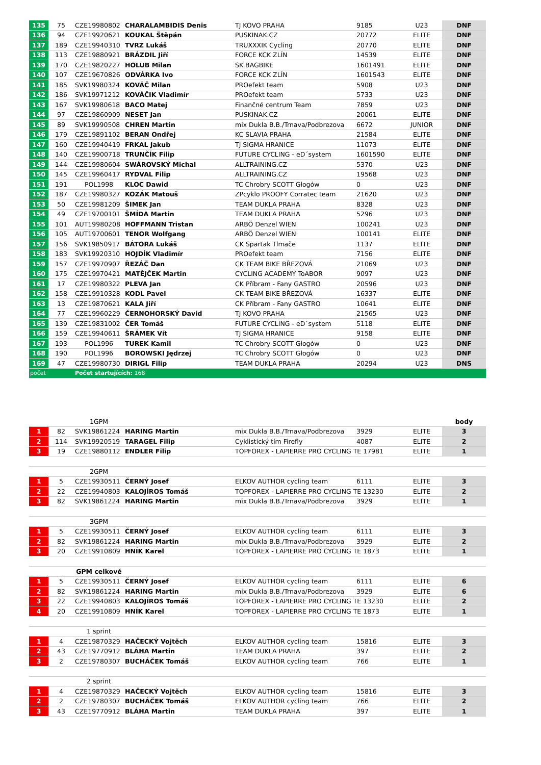| 135 | 75 | CZE19980802 | CHARALAMBIDIS Denis | TJ KOVO PRAHA | 9185 | U23 | DNF |
| 136 | 94 | CZE19920621 | KOUKAL Štěpán | PUSKINAK.CZ | 20772 | ELITE | DNF |
| 137 | 189 | CZE19940310 | TVRZ Lukáš | TRUXXXIK Cycling | 20770 | ELITE | DNF |
| 138 | 113 | CZE19880921 | BRÁZDIL Jiří | FORCE KCK ZLÍN | 14539 | ELITE | DNF |
| 139 | 170 | CZE19820227 | HOLUB Milan | SK BAGBIKE | 1601491 | ELITE | DNF |
| 140 | 107 | CZE19670826 | ODVÁRKA Ivo | FORCE KCK ZLÍN | 1601543 | ELITE | DNF |
| 141 | 185 | SVK19980324 | KOVÁČ Milan | PROefekt team | 5908 | U23 | DNF |
| 142 | 186 | SVK19971212 | KOVÁČIK Vladimír | PROefekt team | 5733 | U23 | DNF |
| 143 | 167 | SVK19980618 | BACO Matej | Finančné centrum Team | 7859 | U23 | DNF |
| 144 | 97 | CZE19860909 | NESET Jan | PUSKINAK.CZ | 20061 | ELITE | DNF |
| 145 | 89 | SVK19990508 | CHREN Martin | mix Dukla B.B./Trnava/Podbrezova | 6672 | JUNIOR | DNF |
| 146 | 179 | CZE19891102 | BERAN Ondřej | KC SLAVIA PRAHA | 21584 | ELITE | DNF |
| 147 | 160 | CZE19940419 | FRKAL Jakub | TJ SIGMA HRANICE | 11073 | ELITE | DNF |
| 148 | 140 | CZE19900718 | TRUNČÍK Filip | FUTURE CYCLING - eD´system | 1601590 | ELITE | DNF |
| 149 | 144 | CZE19980604 | SWÁROVSKÝ Michal | ALLTRAINING.CZ | 5370 | U23 | DNF |
| 150 | 145 | CZE19960417 | RYDVAL Filip | ALLTRAINING.CZ | 19568 | U23 | DNF |
| 151 | 191 | POL1998 | KLOC Dawid | TC Chrobry SCOTT Głogów | 0 | U23 | DNF |
| 152 | 187 | CZE19980327 | KOZÁK Matouš | ZPcyklo PROOFY Corratec team | 21620 | U23 | DNF |
| 153 | 50 | CZE19981209 | ŠIMEK Jan | TEAM DUKLA PRAHA | 8328 | U23 | DNF |
| 154 | 49 | CZE19700101 | ŠMÍDA Martin | TEAM DUKLA PRAHA | 5296 | U23 | DNF |
| 155 | 101 | AUT19980208 | HOFFMANN Tristan | ARBÖ Denzel WIEN | 100241 | U23 | DNF |
| 156 | 105 | AUT19700601 | TENOR Wolfgang | ARBÖ Denzel WIEN | 100141 | ELITE | DNF |
| 157 | 156 | SVK19850917 | BÁTORA Lukáš | CK Spartak Tlmače | 1137 | ELITE | DNF |
| 158 | 183 | SVK19920310 | HOJDÍK Vladimír | PROefekt team | 7156 | ELITE | DNF |
| 159 | 157 | CZE19970907 | ŘEZÁČ Dan | CK TEAM BIKE BŘEZOVÁ | 21069 | U23 | DNF |
| 160 | 175 | CZE19970421 | MATĚJČEK Martin | CYCLING ACADEMY ToABOR | 9097 | U23 | DNF |
| 161 | 17 | CZE19980322 | PLEVA Jan | CK Příbram - Fany GASTRO | 20596 | U23 | DNF |
| 162 | 158 | CZE19910328 | KODL Pavel | CK TEAM BIKE BŘEZOVÁ | 16337 | ELITE | DNF |
| 163 | 13 | CZE19870621 | KALA Jiří | CK Příbram - Fany GASTRO | 10641 | ELITE | DNF |
| 164 | 77 | CZE19960229 | ČERNOHORSKÝ David | TJ KOVO PRAHA | 21565 | U23 | DNF |
| 165 | 139 | CZE19831002 | ČER Tomáš | FUTURE CYCLING - eD´system | 5118 | ELITE | DNF |
| 166 | 159 | CZE19940611 | ŠRÁMEK Vít | TJ SIGMA HRANICE | 9158 | ELITE | DNF |
| 167 | 193 | POL1996 | TUREK Kamil | TC Chrobry SCOTT Głogów | 0 | U23 | DNF |
| 168 | 190 | POL1996 | BOROWSKI Jędrzej | TC Chrobry SCOTT Głogów | 0 | U23 | DNF |
| 169 | 47 | CZE19980730 | DIRIGL Filip | TEAM DUKLA PRAHA | 20294 | U23 | DNS |
| počet | | Počet startujících: 168 | | | | | |
| | | 1GPM | | | | | body |
| 1 | 82 | SVK19861224 | HARING Martin | mix Dukla B.B./Trnava/Podbrezova | 3929 | ELITE | 3 |
| 2 | 114 | SVK19920519 | TARAGEL Filip | Cyklistický tím Firefly | 4087 | ELITE | 2 |
| 3 | 19 | CZE19880112 | ENDLER Filip | TOPFOREX - LAPIERRE PRO CYCLING TE 17981 | | ELITE | 1 |
| | | 2GPM | | | | | |
| 1 | 5 | CZE19930511 | ČERNÝ Josef | ELKOV AUTHOR cycling team | 6111 | ELITE | 3 |
| 2 | 22 | CZE19940803 | KALOJÍROS Tomáš | TOPFOREX - LAPIERRE PRO CYCLING TE 13230 | | ELITE | 2 |
| 3 | 82 | SVK19861224 | HARING Martin | mix Dukla B.B./Trnava/Podbrezova | 3929 | ELITE | 1 |
| | | 3GPM | | | | | |
| 1 | 5 | CZE19930511 | ČERNÝ Josef | ELKOV AUTHOR cycling team | 6111 | ELITE | 3 |
| 2 | 82 | SVK19861224 | HARING Martin | mix Dukla B.B./Trnava/Podbrezova | 3929 | ELITE | 2 |
| 3 | 20 | CZE19910809 | HNÍK Karel | TOPFOREX - LAPIERRE PRO CYCLING TE 1873 | | ELITE | 1 |
| | | GPM celkově | | | | | |
| 1 | 5 | CZE19930511 | ČERNÝ Josef | ELKOV AUTHOR cycling team | 6111 | ELITE | 6 |
| 2 | 82 | SVK19861224 | HARING Martin | mix Dukla B.B./Trnava/Podbrezova | 3929 | ELITE | 6 |
| 3 | 22 | CZE19940803 | KALOJÍROS Tomáš | TOPFOREX - LAPIERRE PRO CYCLING TE 13230 | | ELITE | 2 |
| 4 | 20 | CZE19910809 | HNÍK Karel | TOPFOREX - LAPIERRE PRO CYCLING TE 1873 | | ELITE | 1 |
| | | 1 sprint | | | | | |
| 1 | 4 | CZE19870329 | HAČECKÝ Vojtěch | ELKOV AUTHOR cycling team | 15816 | ELITE | 3 |
| 2 | 43 | CZE19770912 | BLÁHA Martin | TEAM DUKLA PRAHA | 397 | ELITE | 2 |
| 3 | 2 | CZE19780307 | BUCHÁČEK Tomáš | ELKOV AUTHOR cycling team | 766 | ELITE | 1 |
| | | 2 sprint | | | | | |
| 1 | 4 | CZE19870329 | HAČECKÝ Vojtěch | ELKOV AUTHOR cycling team | 15816 | ELITE | 3 |
| 2 | 2 | CZE19780307 | BUCHÁČEK Tomáš | ELKOV AUTHOR cycling team | 766 | ELITE | 2 |
| 3 | 43 | CZE19770912 | BLÁHA Martin | TEAM DUKLA PRAHA | 397 | ELITE | 1 |